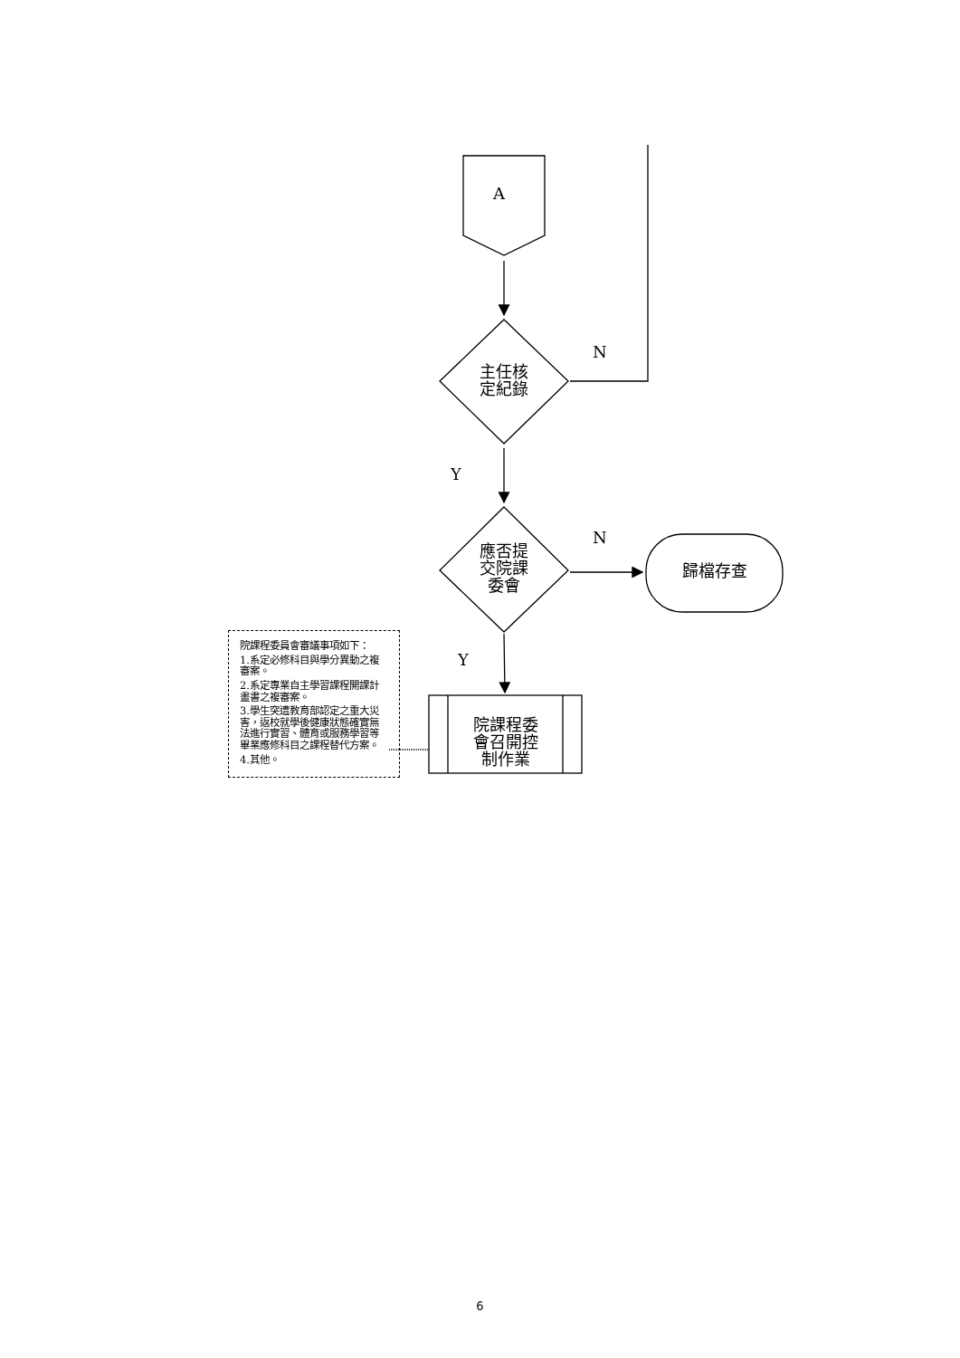A
主任核
定紀錄
N
Y
應否提
交院課
委會
N
歸檔存查
Y
院課程委
會召開控
制作業
院課程委員會審議事項如下：
1.系定必修科目與學分異動之複審案。
2.系定專業自主學習課程開課計畫書之複審案。
3.學生突遭教育部認定之重大災害，返校就學後健康狀態確實無法進行實習、體育或服務學習等畢業應修科目之課程替代方案。
4.其他。
6